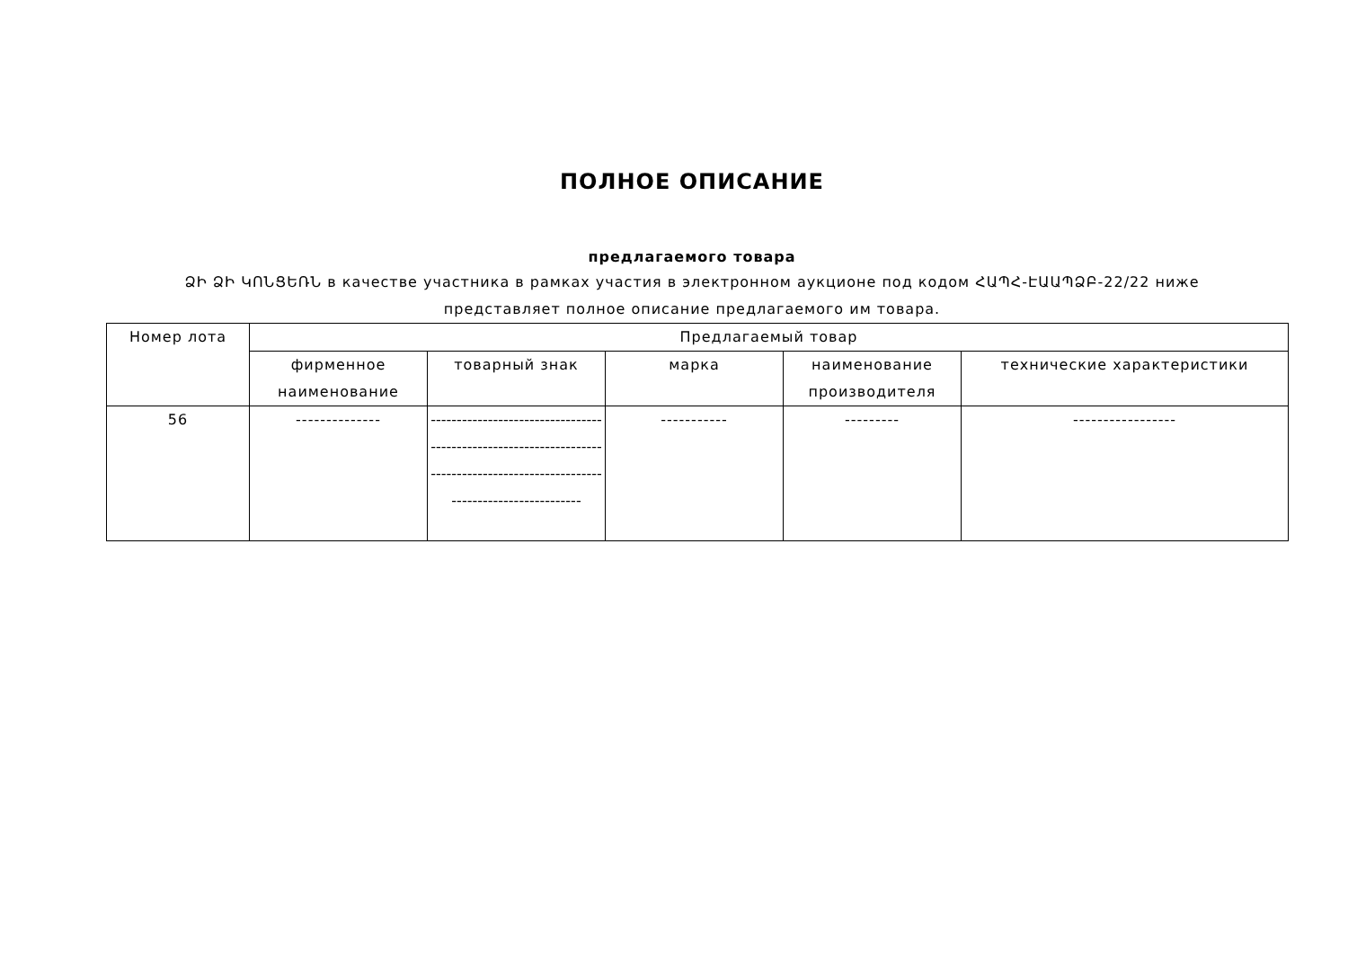ПОЛНОЕ ОПИСАНИЕ
предлагаемого товара
ՁԻ ՁԻ ԿՈՆՑԵՌՆ в качестве участника в рамках участия в электронном аукционе под кодом ՀԱՊՀ-ԷԱԱՊՁԲ-22/22 ниже представляет полное описание предлагаемого им товара.
| Номер лота | Предлагаемый товар | | | | |
| --- | --- | --- | --- | --- | --- |
| | фирменное наименование | товарный знак | марка | наименование производителя | технические характеристики |
| 56 | -------------- | ---------------------------------------------------------------------------------------------------------------------------- | ----------- | --------- | ----------------- |